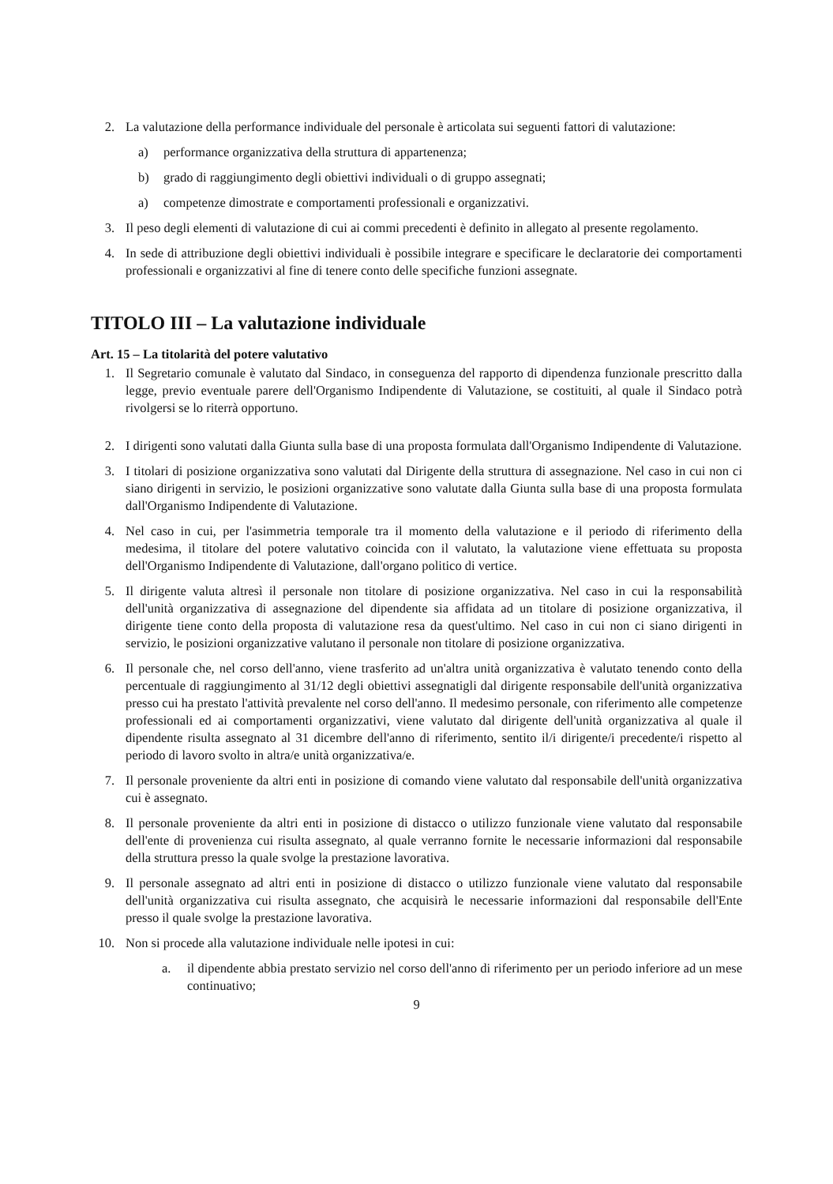2. La valutazione della performance individuale del personale è articolata sui seguenti fattori di valutazione:
a) performance organizzativa della struttura di appartenenza;
b) grado di raggiungimento degli obiettivi individuali o di gruppo assegnati;
a) competenze dimostrate e comportamenti professionali e organizzativi.
3. Il peso degli elementi di valutazione di cui ai commi precedenti è definito in allegato al presente regolamento.
4. In sede di attribuzione degli obiettivi individuali è possibile integrare e specificare le declaratorie dei comportamenti professionali e organizzativi al fine di tenere conto delle specifiche funzioni assegnate.
TITOLO III – La valutazione individuale
Art. 15 – La titolarità del potere valutativo
1. Il Segretario comunale è valutato dal Sindaco, in conseguenza del rapporto di dipendenza funzionale prescritto dalla legge, previo eventuale parere dell'Organismo Indipendente di Valutazione, se costituiti, al quale il Sindaco potrà rivolgersi se lo riterrà opportuno.
2. I dirigenti sono valutati dalla Giunta sulla base di una proposta formulata dall'Organismo Indipendente di Valutazione.
3. I titolari di posizione organizzativa sono valutati dal Dirigente della struttura di assegnazione. Nel caso in cui non ci siano dirigenti in servizio, le posizioni organizzative sono valutate dalla Giunta sulla base di una proposta formulata dall'Organismo Indipendente di Valutazione.
4. Nel caso in cui, per l'asimmetria temporale tra il momento della valutazione e il periodo di riferimento della medesima, il titolare del potere valutativo coincida con il valutato, la valutazione viene effettuata su proposta dell'Organismo Indipendente di Valutazione, dall'organo politico di vertice.
5. Il dirigente valuta altresì il personale non titolare di posizione organizzativa. Nel caso in cui la responsabilità dell'unità organizzativa di assegnazione del dipendente sia affidata ad un titolare di posizione organizzativa, il dirigente tiene conto della proposta di valutazione resa da quest'ultimo. Nel caso in cui non ci siano dirigenti in servizio, le posizioni organizzative valutano il personale non titolare di posizione organizzativa.
6. Il personale che, nel corso dell'anno, viene trasferito ad un'altra unità organizzativa è valutato tenendo conto della percentuale di raggiungimento al 31/12 degli obiettivi assegnatigli dal dirigente responsabile dell'unità organizzativa presso cui ha prestato l'attività prevalente nel corso dell'anno. Il medesimo personale, con riferimento alle competenze professionali ed ai comportamenti organizzativi, viene valutato dal dirigente dell'unità organizzativa al quale il dipendente risulta assegnato al 31 dicembre dell'anno di riferimento, sentito il/i dirigente/i precedente/i rispetto al periodo di lavoro svolto in altra/e unità organizzativa/e.
7. Il personale proveniente da altri enti in posizione di comando viene valutato dal responsabile dell'unità organizzativa cui è assegnato.
8. Il personale proveniente da altri enti in posizione di distacco o utilizzo funzionale viene valutato dal responsabile dell'ente di provenienza cui risulta assegnato, al quale verranno fornite le necessarie informazioni dal responsabile della struttura presso la quale svolge la prestazione lavorativa.
9. Il personale assegnato ad altri enti in posizione di distacco o utilizzo funzionale viene valutato dal responsabile dell'unità organizzativa cui risulta assegnato, che acquisirà le necessarie informazioni dal responsabile dell'Ente presso il quale svolge la prestazione lavorativa.
10. Non si procede alla valutazione individuale nelle ipotesi in cui:
a. il dipendente abbia prestato servizio nel corso dell'anno di riferimento per un periodo inferiore ad un mese continuativo;
9